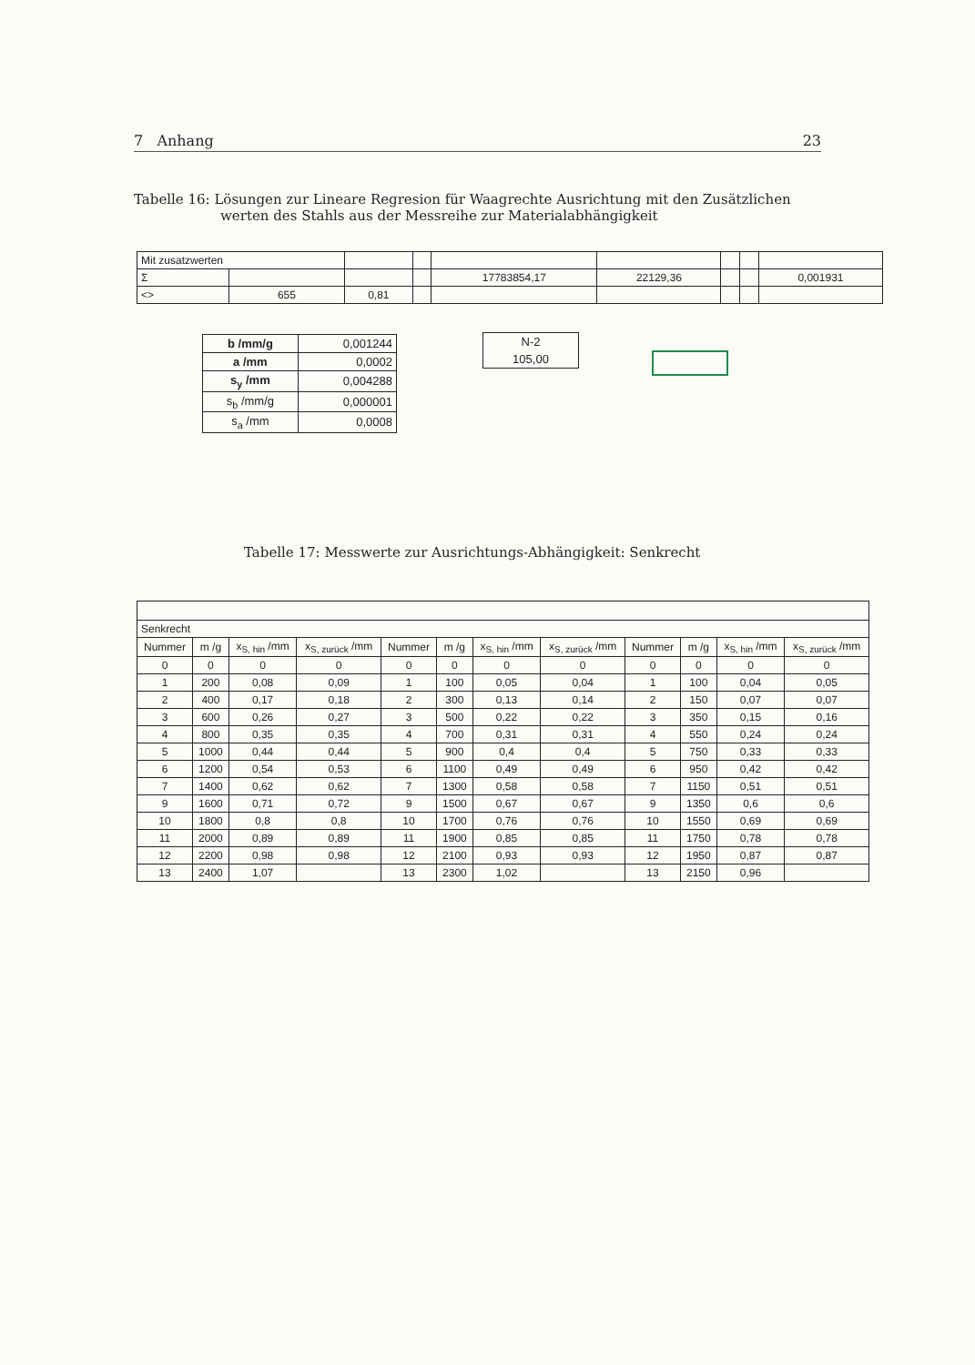7 Anhang 23
Tabelle 16: Lösungen zur Lineare Regresion für Waagrechte Ausrichtung mit den Zusätzlichen
werten des Stahls aus der Messreihe zur Materialabhängigkeit
| Mit zusatzwerten | | | | | | | | |
| Σ | | | | 17783854,17 | 22129,36 | | | 0,001931 |
| <> | 655 | 0,81 | | | | | | |
| b /mm/g | 0,001244 |
| a /mm | 0,0002 |
| s<sub>y</sub> /mm | 0,004288 |
| s<sub>b</sub> /mm/g | 0,000001 |
| s<sub>a</sub> /mm | 0,0008 |
| N-2 |
| 105,00 |
Tabelle 17: Messwerte zur Ausrichtungs-Abhängigkeit: Senkrecht
| Senkrecht | | | | | | | | | | | |
| Nummer | m /g | x<sub>S, hin</sub> /mm | x<sub>S, zurück</sub> /mm | Nummer | m /g | x<sub>S, hin</sub> /mm | x<sub>S, zurück</sub> /mm | Nummer | m /g | x<sub>S, hin</sub> /mm | x<sub>S, zurück</sub> /mm |
| 0 | 0 | 0 | 0 | 0 | 0 | 0 | 0 | 0 | 0 | 0 | 0 |
| 1 | 200 | 0,08 | 0,09 | 1 | 100 | 0,05 | 0,04 | 1 | 100 | 0,04 | 0,05 |
| 2 | 400 | 0,17 | 0,18 | 2 | 300 | 0,13 | 0,14 | 2 | 150 | 0,07 | 0,07 |
| 3 | 600 | 0,26 | 0,27 | 3 | 500 | 0,22 | 0,22 | 3 | 350 | 0,15 | 0,16 |
| 4 | 800 | 0,35 | 0,35 | 4 | 700 | 0,31 | 0,31 | 4 | 550 | 0,24 | 0,24 |
| 5 | 1000 | 0,44 | 0,44 | 5 | 900 | 0,4 | 0,4 | 5 | 750 | 0,33 | 0,33 |
| 6 | 1200 | 0,54 | 0,53 | 6 | 1100 | 0,49 | 0,49 | 6 | 950 | 0,42 | 0,42 |
| 7 | 1400 | 0,62 | 0,62 | 7 | 1300 | 0,58 | 0,58 | 7 | 1150 | 0,51 | 0,51 |
| 9 | 1600 | 0,71 | 0,72 | 9 | 1500 | 0,67 | 0,67 | 9 | 1350 | 0,6 | 0,6 |
| 10 | 1800 | 0,8 | 0,8 | 10 | 1700 | 0,76 | 0,76 | 10 | 1550 | 0,69 | 0,69 |
| 11 | 2000 | 0,89 | 0,89 | 11 | 1900 | 0,85 | 0,85 | 11 | 1750 | 0,78 | 0,78 |
| 12 | 2200 | 0,98 | 0,98 | 12 | 2100 | 0,93 | 0,93 | 12 | 1950 | 0,87 | 0,87 |
| 13 | 2400 | 1,07 | | 13 | 2300 | 1,02 | | 13 | 2150 | 0,96 | |